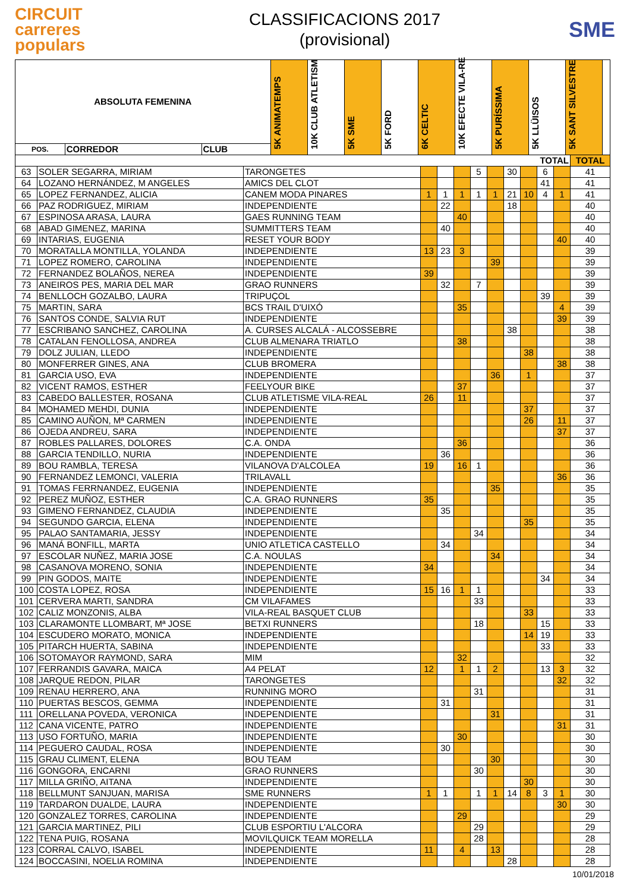CIRCUIT
carreres
populars
CLASSIFICACIONS 2017
(provisional)
SME
| ABSOLUTA FEMENINA | | | 5K ANIMATEMPS | 10K CLUB ATLETISM | 5K SME | 5K FORD | 6K CELTIC | 10K EFECTE VILA-RE | 5K PURÍSSIMA | 5K LLÜISOS | 5K SANT SILVESTRE | |
| --- | --- | --- | --- | --- | --- | --- | --- | --- | --- | --- | --- | --- |
| POS. | CORREDOR | CLUB | | | | | | | | | | |
| TOTAL | | | | | | | | | | | | TOTAL |
| 63 | SOLER SEGARRA, MIRIAM | TARONGETES | | | | 5 | | 30 | | 6 | | 41 |
| 64 | LOZANO HERNÁNDEZ, M ANGELES | AMICS DEL CLOT | | | | | | | | 41 | | 41 |
| 65 | LOPEZ FERNANDEZ, ALICIA | CANEM MODA PINARES | 1 | 1 | 1 | 1 | 1 | 21 | 10 | 4 | 1 | 41 |
| 66 | PAZ RODRIGUEZ, MIRIAM | INDEPENDIENTE | | 22 | | | | 18 | | | | 40 |
| 67 | ESPINOSA ARASA, LAURA | GAES RUNNING TEAM | | | 40 | | | | | | | 40 |
| 68 | ABAD GIMENEZ, MARINA | SUMMITTERS TEAM | | 40 | | | | | | | | 40 |
| 69 | INTARIAS, EUGENIA | RESET YOUR BODY | | | | | | | | | 40 | 40 |
| 70 | MORATALLA MONTILLA, YOLANDA | INDEPENDIENTE | 13 | 23 | 3 | | | | | | | 39 |
| 71 | LOPEZ ROMERO, CAROLINA | INDEPENDIENTE | | | | | 39 | | | | | 39 |
| 72 | FERNANDEZ BOLAÑOS, NEREA | INDEPENDIENTE | 39 | | | | | | | | | 39 |
| 73 | ANEIROS PES, MARIA DEL MAR | GRAO RUNNERS | | 32 | | 7 | | | | | | 39 |
| 74 | BENLLOCH GOZALBO, LAURA | TRIPUÇOL | | | | | | | | 39 | | 39 |
| 75 | MARTIN, SARA | BCS TRAIL D'UIXÓ | | | 35 | | | | | | 4 | 39 |
| 76 | SANTOS CONDE, SALVIA RUT | INDEPENDIENTE | | | | | | | | | 39 | 39 |
| 77 | ESCRIBANO SANCHEZ, CAROLINA | A. CURSES ALCALÁ - ALCOSSEBRE | | | | | | 38 | | | | 38 |
| 78 | CATALAN FENOLLOSA, ANDREA | CLUB ALMENARA TRIATLO | | | 38 | | | | | | | 38 |
| 79 | DOLZ JULIAN, LLEDO | INDEPENDIENTE | | | | | | | 38 | | | 38 |
| 80 | MONFERRER GINES, ANA | CLUB BROMERA | | | | | | | | | 38 | 38 |
| 81 | GARCIA USO, EVA | INDEPENDIENTE | | | | | 36 | | 1 | | | 37 |
| 82 | VICENT RAMOS, ESTHER | FEELYOUR BIKE | | | 37 | | | | | | | 37 |
| 83 | CABEDO BALLESTER, ROSANA | CLUB ATLETISME VILA-REAL | 26 | | 11 | | | | | | | 37 |
| 84 | MOHAMED MEHDI, DUNIA | INDEPENDIENTE | | | | | | | 37 | | | 37 |
| 85 | CAMINO AUÑON, Mª CARMEN | INDEPENDIENTE | | | | | | | 26 | | 11 | 37 |
| 86 | OJEDA ANDREU, SARA | INDEPENDIENTE | | | | | | | | | 37 | 37 |
| 87 | ROBLES PALLARES, DOLORES | C.A. ONDA | | | 36 | | | | | | | 36 |
| 88 | GARCIA TENDILLO, NURIA | INDEPENDIENTE | | 36 | | | | | | | | 36 |
| 89 | BOU RAMBLA, TERESA | VILANOVA D'ALCOLEA | 19 | | 16 | 1 | | | | | | 36 |
| 90 | FERNANDEZ LEMONCI, VALERIA | TRILAVALL | | | | | | | | | 36 | 36 |
| 91 | TOMAS FERRNANDEZ, EUGENIA | INDEPENDIENTE | | | | | 35 | | | | | 35 |
| 92 | PEREZ MUÑOZ, ESTHER | C.A. GRAO RUNNERS | 35 | | | | | | | | | 35 |
| 93 | GIMENO FERNANDEZ, CLAUDIA | INDEPENDIENTE | | 35 | | | | | | | | 35 |
| 94 | SEGUNDO GARCIA, ELENA | INDEPENDIENTE | | | | | | | 35 | | | 35 |
| 95 | PALAO SANTAMARIA, JESSY | INDEPENDIENTE | | | | 34 | | | | | | 34 |
| 96 | MANÁ BONFILL, MARTA | UNIO ATLETICA CASTELLO | | 34 | | | | | | | | 34 |
| 97 | ESCOLAR NUÑEZ, MARIA JOSE | C.A. NOULAS | | | | | 34 | | | | | 34 |
| 98 | CASANOVA MORENO, SONIA | INDEPENDIENTE | 34 | | | | | | | | | 34 |
| 99 | PIN GODOS, MAITE | INDEPENDIENTE | | | | | | | | 34 | | 34 |
| 100 | COSTA LOPEZ, ROSA | INDEPENDIENTE | 15 | 16 | 1 | 1 | | | | | | 33 |
| 101 | CERVERA MARTI, SANDRA | CM VILAFAMES | | | | 33 | | | | | | 33 |
| 102 | CALIZ MONZONIS, ALBA | VILA-REAL BASQUET CLUB | | | | | | | 33 | | | 33 |
| 103 | CLARAMONTE LLOMBART, Mª JOSE | BETXI RUNNERS | | | | 18 | | | | 15 | | 33 |
| 104 | ESCUDERO MORATO, MONICA | INDEPENDIENTE | | | | | | | 14 | 19 | | 33 |
| 105 | PITARCH HUERTA, SABINA | INDEPENDIENTE | | | | | | | | 33 | | 33 |
| 106 | SOTOMAYOR RAYMOND, SARA | MIM | | | 32 | | | | | | | 32 |
| 107 | FERRANDIS GAVARA, MAICA | A4 PELAT | 12 | | 1 | 1 | 2 | | | 13 | 3 | 32 |
| 108 | JARQUE REDON, PILAR | TARONGETES | | | | | | | | | 32 | 32 |
| 109 | RENAU HERRERO, ANA | RUNNING MORO | | | | 31 | | | | | | 31 |
| 110 | PUERTAS BESCOS, GEMMA | INDEPENDIENTE | | 31 | | | | | | | | 31 |
| 111 | ORELLANA POVEDA, VERONICA | INDEPENDIENTE | | | | | 31 | | | | | 31 |
| 112 | CANA VICENTE, PATRO | INDEPENDIENTE | | | | | | | | | 31 | 31 |
| 113 | USO FORTUÑO, MARIA | INDEPENDIENTE | | | 30 | | | | | | | 30 |
| 114 | PEGUERO CAUDAL, ROSA | INDEPENDIENTE | | 30 | | | | | | | | 30 |
| 115 | GRAU CLIMENT, ELENA | BOU TEAM | | | | | 30 | | | | | 30 |
| 116 | GONGORA, ENCARNI | GRAO RUNNERS | | | | 30 | | | | | | 30 |
| 117 | MILLA GRIÑO, AITANA | INDEPENDIENTE | | | | | | | 30 | | | 30 |
| 118 | BELLMUNT SANJUAN, MARISA | SME RUNNERS | 1 | 1 | | 1 | 1 | 14 | 8 | 3 | 1 | 30 |
| 119 | TARDARON DUALDE, LAURA | INDEPENDIENTE | | | | | | | | | 30 | 30 |
| 120 | GONZALEZ TORRES, CAROLINA | INDEPENDIENTE | | | 29 | | | | | | | 29 |
| 121 | GARCIA MARTINEZ, PILI | CLUB ESPORTIU L'ALCORA | | | | 29 | | | | | | 29 |
| 122 | TENA PUIG, ROSANA | MOVILQUICK TEAM MORELLA | | | | 28 | | | | | | 28 |
| 123 | CORRAL CALVO, ISABEL | INDEPENDIENTE | 11 | | 4 | | 13 | | | | | 28 |
| 124 | BOCCASINI, NOELIA ROMINA | INDEPENDIENTE | | | | | | 28 | | | | 28 |
10/01/2018